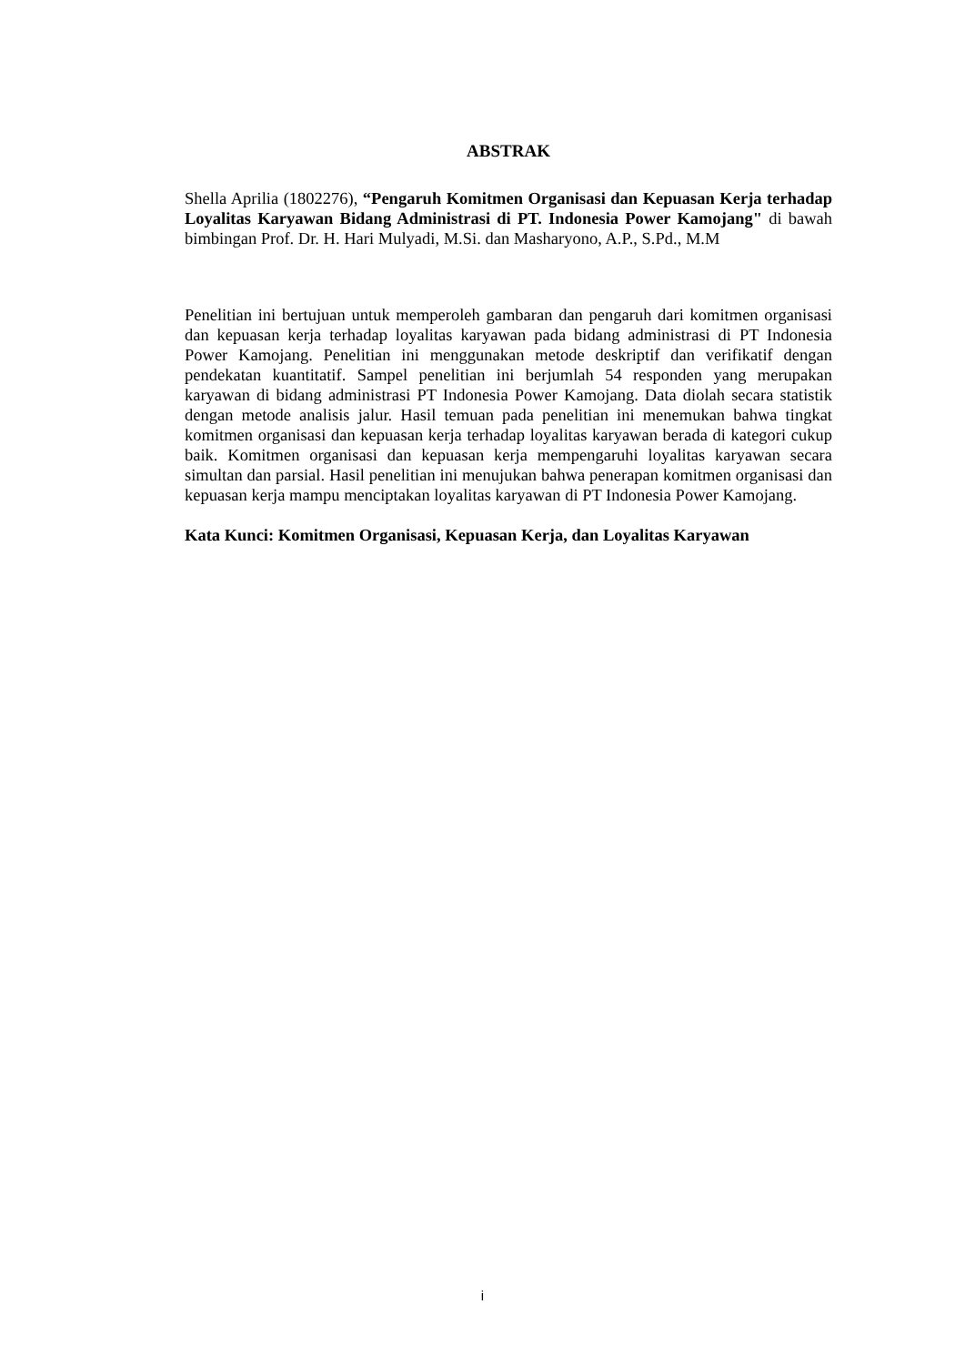ABSTRAK
Shella Aprilia (1802276), “Pengaruh Komitmen Organisasi dan Kepuasan Kerja terhadap Loyalitas Karyawan Bidang Administrasi di PT. Indonesia Power Kamojang" di bawah bimbingan Prof. Dr. H. Hari Mulyadi, M.Si. dan Masharyono, A.P., S.Pd., M.M
Penelitian ini bertujuan untuk memperoleh gambaran dan pengaruh dari komitmen organisasi dan kepuasan kerja terhadap loyalitas karyawan pada bidang administrasi di PT Indonesia Power Kamojang. Penelitian ini menggunakan metode deskriptif dan verifikatif dengan pendekatan kuantitatif. Sampel penelitian ini berjumlah 54 responden yang merupakan karyawan di bidang administrasi PT Indonesia Power Kamojang. Data diolah secara statistik dengan metode analisis jalur. Hasil temuan pada penelitian ini menemukan bahwa tingkat komitmen organisasi dan kepuasan kerja terhadap loyalitas karyawan berada di kategori cukup baik. Komitmen organisasi dan kepuasan kerja mempengaruhi loyalitas karyawan secara simultan dan parsial. Hasil penelitian ini menujukan bahwa penerapan komitmen organisasi dan kepuasan kerja mampu menciptakan loyalitas karyawan di PT Indonesia Power Kamojang.
Kata Kunci: Komitmen Organisasi, Kepuasan Kerja, dan Loyalitas Karyawan
i